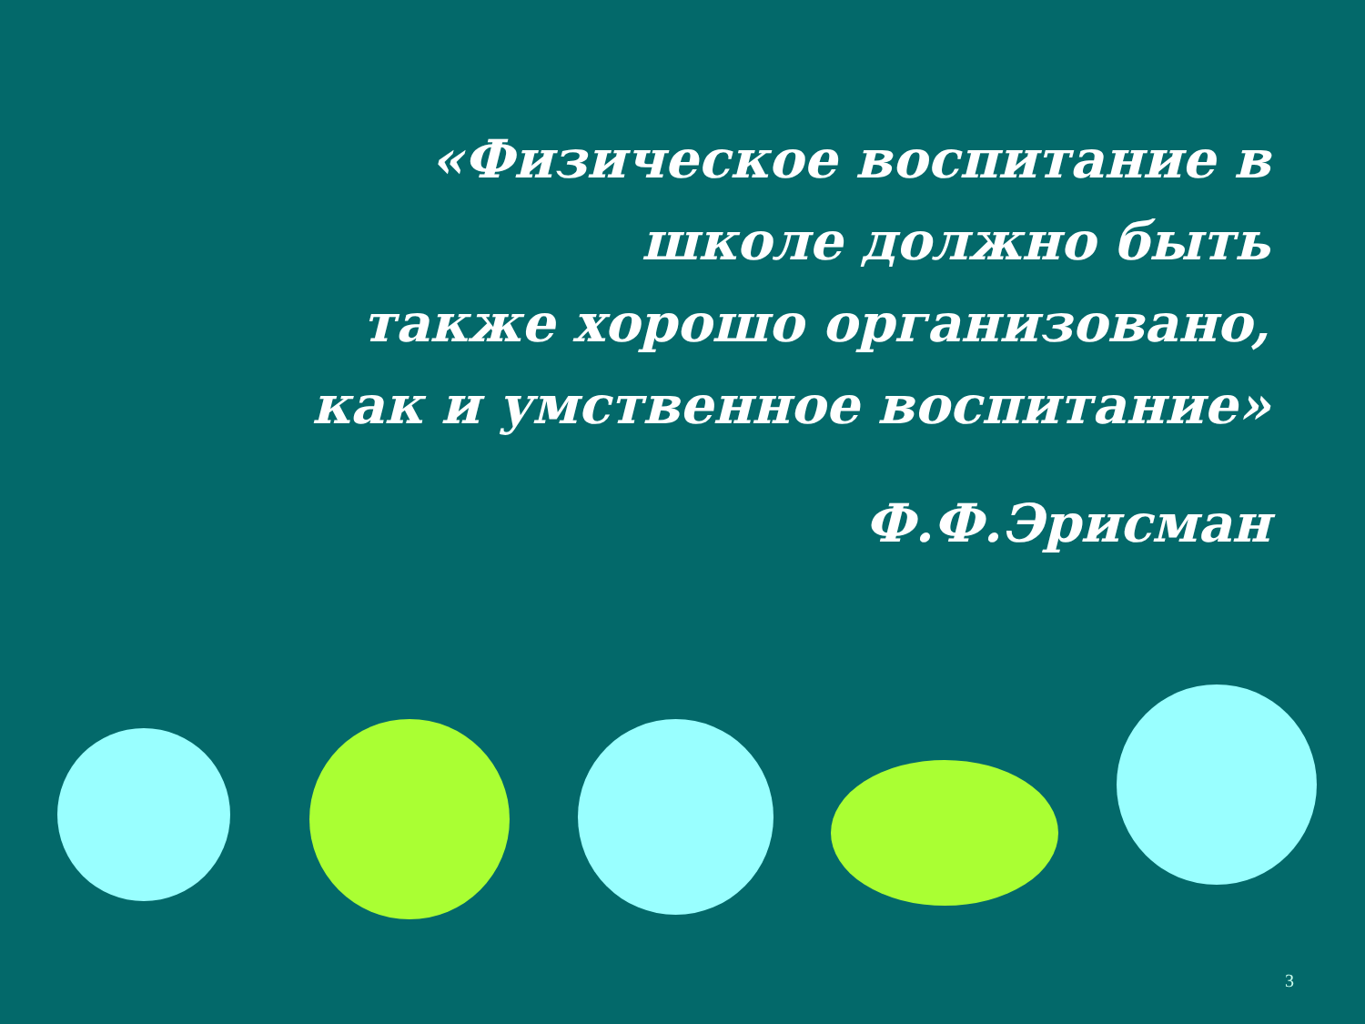«Физическое воспитание в школе должно быть
также хорошо организовано, как и умственное воспитание»
Ф.Ф.Эрисман
3